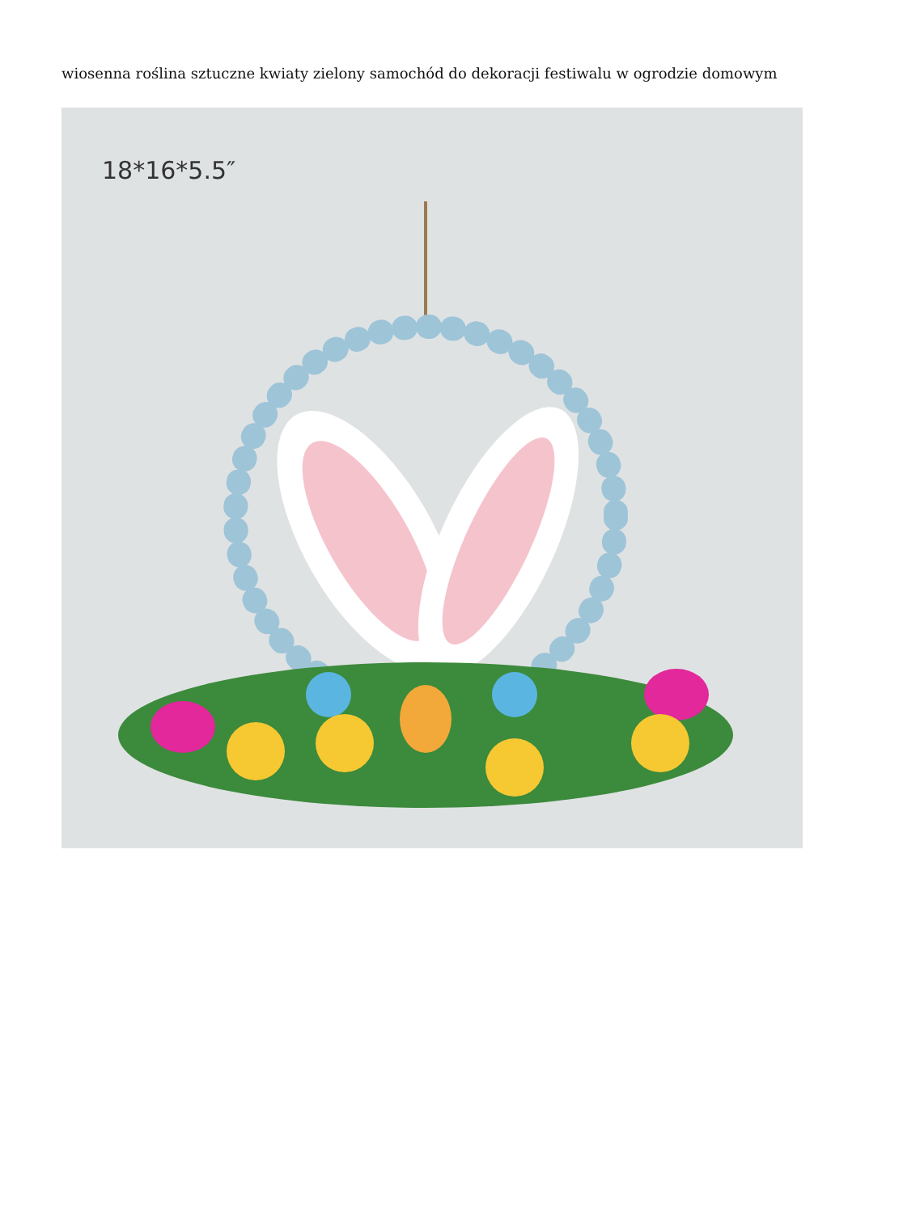wiosenna roślina sztuczne kwiaty zielony samochód do dekoracji festiwalu w ogrodzie domowym
18*16*5.5″